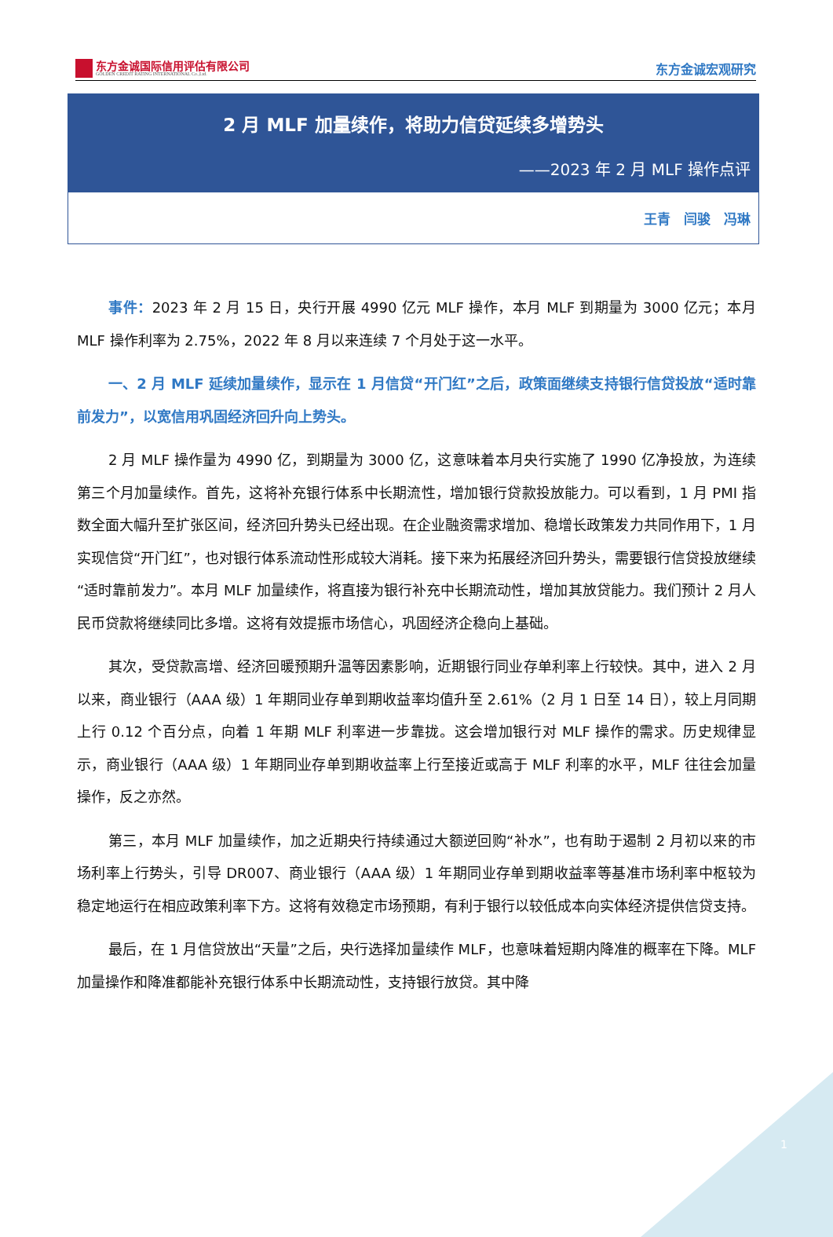东方金诚国际信用评估有限公司
GOLDEN CREDIT RATING INTERNATIONAL Co.,Ltd.
东方金诚宏观研究
2 月 MLF 加量续作，将助力信贷延续多增势头
——2023 年 2 月 MLF 操作点评
王青　闫骏　冯琳
事件：2023 年 2 月 15 日，央行开展 4990 亿元 MLF 操作，本月 MLF 到期量为 3000 亿元；本月 MLF 操作利率为 2.75%，2022 年 8 月以来连续 7 个月处于这一水平。
一、2 月 MLF 延续加量续作，显示在 1 月信贷“开门红”之后，政策面继续支持银行信贷投放“适时靠前发力”，以宽信用巩固经济回升向上势头。
2 月 MLF 操作量为 4990 亿，到期量为 3000 亿，这意味着本月央行实施了 1990 亿净投放，为连续第三个月加量续作。首先，这将补充银行体系中长期流性，增加银行贷款投放能力。可以看到，1 月 PMI 指数全面大幅升至扩张区间，经济回升势头已经出现。在企业融资需求增加、稳增长政策发力共同作用下，1 月实现信贷“开门红”，也对银行体系流动性形成较大消耗。接下来为拓展经济回升势头，需要银行信贷投放继续“适时靠前发力”。本月 MLF 加量续作，将直接为银行补充中长期流动性，增加其放贷能力。我们预计 2 月人民币贷款将继续同比多增。这将有效提振市场信心，巩固经济企稳向上基础。
其次，受贷款高增、经济回暖预期升温等因素影响，近期银行同业存单利率上行较快。其中，进入 2 月以来，商业银行（AAA 级）1 年期同业存单到期收益率均值升至 2.61%（2 月 1 日至 14 日），较上月同期上行 0.12 个百分点，向着 1 年期 MLF 利率进一步靠拢。这会增加银行对 MLF 操作的需求。历史规律显示，商业银行（AAA 级）1 年期同业存单到期收益率上行至接近或高于 MLF 利率的水平，MLF 往往会加量操作，反之亦然。
第三，本月 MLF 加量续作，加之近期央行持续通过大额逆回购“补水”，也有助于遏制 2 月初以来的市场利率上行势头，引导 DR007、商业银行（AAA 级）1 年期同业存单到期收益率等基准市场利率中枢较为稳定地运行在相应政策利率下方。这将有效稳定市场预期，有利于银行以较低成本向实体经济提供信贷支持。
最后，在 1 月信贷放出“天量”之后，央行选择加量续作 MLF，也意味着短期内降准的概率在下降。MLF 加量操作和降准都能补充银行体系中长期流动性，支持银行放贷。其中降
1